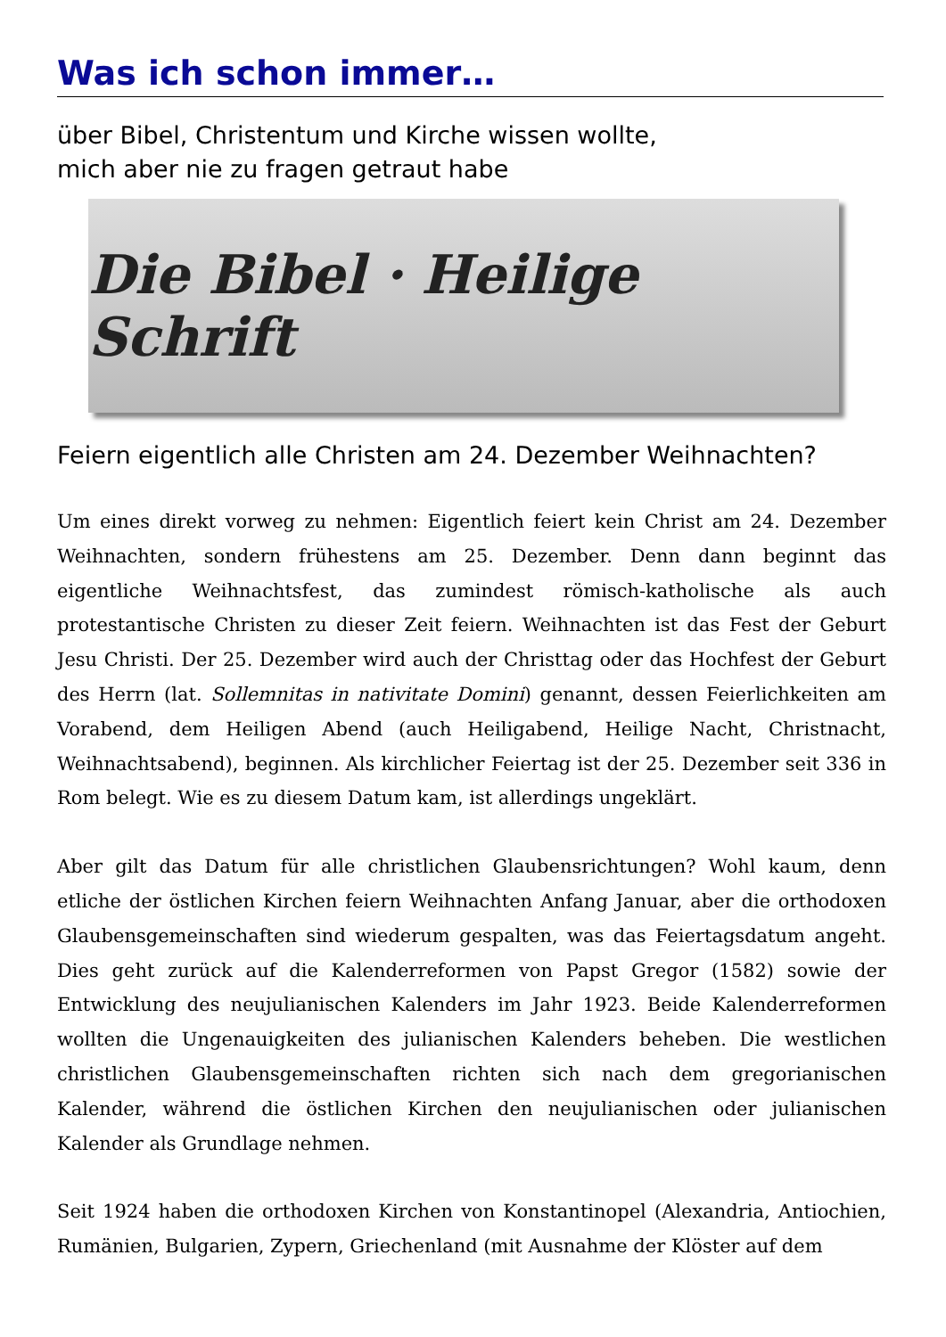Was ich schon immer…
über Bibel, Christentum und Kirche wissen wollte,
mich aber nie zu fragen getraut habe
Die Bibel · Heilige Schrift
Feiern eigentlich alle Christen am 24. Dezember Weihnachten?
Um eines direkt vorweg zu nehmen: Eigentlich feiert kein Christ am 24. Dezember Weihnachten, sondern frühestens am 25. Dezember. Denn dann beginnt das eigentliche Weihnachtsfest, das zumindest römisch-katholische als auch protestantische Christen zu dieser Zeit feiern. Weihnachten ist das Fest der Geburt Jesu Christi. Der 25. Dezember wird auch der Christtag oder das Hochfest der Geburt des Herrn (lat. Sollemnitas in nativitate Domini) genannt, dessen Feierlichkeiten am Vorabend, dem Heiligen Abend (auch Heiligabend, Heilige Nacht, Christnacht, Weihnachtsabend), beginnen. Als kirchlicher Feiertag ist der 25. Dezember seit 336 in Rom belegt. Wie es zu diesem Datum kam, ist allerdings ungeklärt.
Aber gilt das Datum für alle christlichen Glaubensrichtungen? Wohl kaum, denn etliche der östlichen Kirchen feiern Weihnachten Anfang Januar, aber die orthodoxen Glaubensgemeinschaften sind wiederum gespalten, was das Feiertagsdatum angeht. Dies geht zurück auf die Kalenderreformen von Papst Gregor (1582) sowie der Entwicklung des neujulianischen Kalenders im Jahr 1923. Beide Kalenderreformen wollten die Ungenauigkeiten des julianischen Kalenders beheben. Die westlichen christlichen Glaubensgemeinschaften richten sich nach dem gregorianischen Kalender, während die östlichen Kirchen den neujulianischen oder julianischen Kalender als Grundlage nehmen.
Seit 1924 haben die orthodoxen Kirchen von Konstantinopel (Alexandria, Antiochien, Rumänien, Bulgarien, Zypern, Griechenland (mit Ausnahme der Klöster auf dem